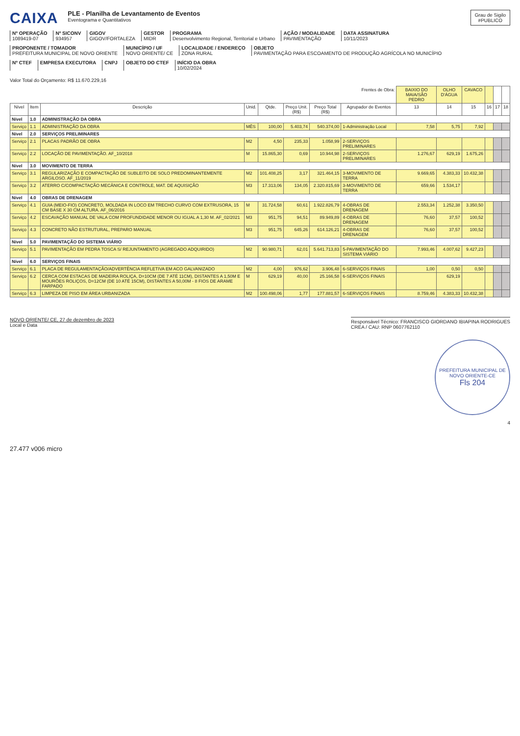CAIXA
PLE - Planilha de Levantamento de Eventos
Eventograma e Quantitativos
Grau de Sigilo
#PUBLICO
Nº OPERAÇÃO
1089419-07
Nº SICONV
934957
GIGOV
GIGOV/FORTALEZA
GESTOR
MIDR
PROGRAMA
Desenvolvimento Regional, Territorial e Urbano
AÇÃO / MODALIDADE
PAVIMENTAÇÃO
DATA ASSINATURA
10/11/2023
PROPONENTE / TOMADOR
PREFEITURA MUNICIPAL DE NOVO ORIENTE
MUNICÍPIO / UF
NOVO ORIENTE/ CE
LOCALIDADE / ENDEREÇO
ZONA RURAL
OBJETO
PAVIMENTAÇÃO PARA ESCOAMENTO DE PRODUÇÃO AGRÍCOLA NO MUNICÍPIO
Nº CTEF
EMPRESA EXECUTORA
CNPJ
OBJETO DO CTEF
INÍCIO DA OBRA
10/02/2024
Valor Total do Orçamento: R$ 11.670.229,16
| Frentes de Obra: | | | | | | | | BAIXIO DO MAIA/SÃO PEDRO | OLHO D'ÁGUA | CAVACO | | | |
| --- | --- | --- | --- | --- | --- | --- | --- | --- | --- | --- | --- | --- | --- |
| Nível | Item | Descrição | Unid. | Qtde. | Preço Unit. (R$) | Preço Total (R$) | Agrupador de Eventos | 13 | 14 | 15 | 16 | 17 | 18 |
| Nível | 1.0 | ADMINISTRAÇÃO DA OBRA | | | | | | | | | | | |
| Serviço | 1.1 | ADMINISTRAÇÃO DA OBRA | MÊS | 100,00 | 5.403,74 | 540.374,00 | 1-Administração Local | 7,58 | 5,75 | 7,92 | | | |
| Nível | 2.0 | SERVIÇOS PRELIMINARES | | | | | | | | | | | |
| Serviço | 2.1 | PLACAS PADRÃO DE OBRA | M2 | 4,50 | 235,33 | 1.058,99 | 2-SERVIÇOS PRELIMINARES | | | | | | |
| Serviço | 2.2 | LOCAÇÃO DE PAVIMENTAÇÃO. AF_10/2018 | M | 15.865,30 | 0,69 | 10.944,98 | 2-SERVIÇOS PRELIMINARES | 1.276,67 | 629,19 | 1.675,26 | | | |
| Nível | 3.0 | MOVIMENTO DE TERRA | | | | | | | | | | | |
| Serviço | 3.1 | REGULARIZAÇÃO E COMPACTAÇÃO DE SUBLEITO DE SOLO PREDOMINANTEMENTE ARGILOSO. AF_11/2019 | M2 | 101.408,25 | 3,17 | 321.464,15 | 3-MOVIMENTO DE TERRA | 9.669,65 | 4.383,33 | 10.432,38 | | | |
| Serviço | 3.2 | ATERRO C/COMPACTAÇÃO MECÂNICA E CONTROLE, MAT. DE AQUISIÇÃO | M3 | 17.313,06 | 134,05 | 2.320.815,69 | 3-MOVIMENTO DE TERRA | 659,66 | 1.534,17 | | | | |
| Nível | 4.0 | OBRAS DE DRENAGEM | | | | | | | | | | | |
| Serviço | 4.1 | GUIA (MEIO-FIO) CONCRETO, MOLDADA IN LOCO EM TRECHO CURVO COM EXTRUSORA, 15 CM BASE X 30 CM ALTURA. AF_06/2016 | M | 31.724,58 | 60,61 | 1.922.826,79 | 4-OBRAS DE DRENAGEM | 2.553,34 | 1.252,38 | 3.350,50 | | | |
| Serviço | 4.2 | ESCAVAÇÃO MANUAL DE VALA COM PROFUNDIDADE MENOR OU IGUAL A 1,30 M. AF_02/2021 | M3 | 951,75 | 94,51 | 89.949,89 | 4-OBRAS DE DRENAGEM | 76,60 | 37,57 | 100,52 | | | |
| Serviço | 4.3 | CONCRETO NÃO ESTRUTURAL, PREPARO MANUAL | M3 | 951,75 | 645,26 | 614.126,21 | 4-OBRAS DE DRENAGEM | 76,60 | 37,57 | 100,52 | | | |
| Nível | 5.0 | PAVIMENTAÇÃO DO SISTEMA VIÁRIO | | | | | | | | | | | |
| Serviço | 5.1 | PAVIMENTAÇÃO EM PEDRA TOSCA S/ REJUNTAMENTO (AGREGADO ADQUIRIDO) | M2 | 90.980,71 | 62,01 | 5.641.713,83 | 5-PAVIMENTAÇÃO DO SISTEMA VIÁRIO | 7.993,46 | 4.007,62 | 9.427,23 | | | |
| Nível | 6.0 | SERVIÇOS FINAIS | | | | | | | | | | | |
| Serviço | 6.1 | PLACA DE REGULAMENTAÇÃO/ADVERTÊNCIA REFLETIVA EM ACO GALVANIZADO | M2 | 4,00 | 976,62 | 3.906,48 | 6-SERVIÇOS FINAIS | 1,00 | 0,50 | 0,50 | | | |
| Serviço | 6.2 | CERCA COM ESTACAS DE MADEIRA ROLIÇA, D=10CM (DE 7 ATÉ 11CM), DISTANTES A 1,50M E MOURÕES ROLIÇOS, D=12CM (DE 10 ATÉ 15CM), DISTANTES A 50,00M - 8 FIOS DE ARAME FARPADO | M | 629,19 | 40,00 | 25.166,58 | 6-SERVIÇOS FINAIS | | 629,19 | | | | |
| Serviço | 6.3 | LIMPEZA DE PISO EM ÁREA URBANIZADA | M2 | 100.498,06 | 1,77 | 177.881,57 | 6-SERVIÇOS FINAIS | 8.759,46 | 4.383,33 | 10.432,38 | | | |
NOVO ORIENTE/ CE, 27 de dezembro de 2023
Local e Data
Responsável Técnico: FRANCISCO GIORDANO IBIAPINA RODRIGUES
CREA / CAU: RNP 0607762110
PREFEITURA MUNICIPAL DE NOVO ORIENTE-CE
Fls 204
4
27.477 v006 micro